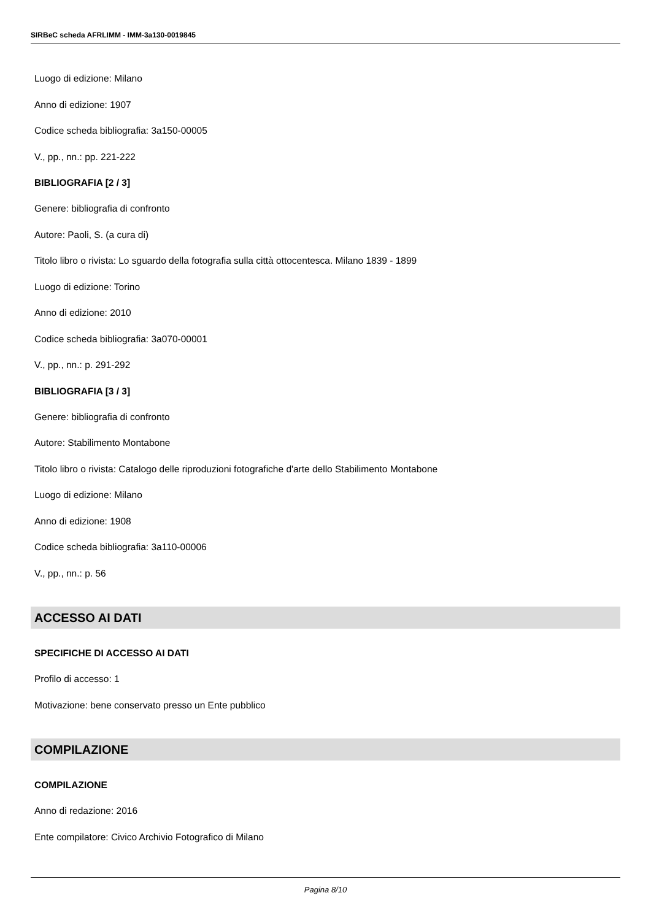SIRBeC scheda AFRLIMM - IMM-3a130-0019845
Luogo di edizione: Milano
Anno di edizione: 1907
Codice scheda bibliografia: 3a150-00005
V., pp., nn.: pp. 221-222
BIBLIOGRAFIA [2 / 3]
Genere: bibliografia di confronto
Autore: Paoli, S. (a cura di)
Titolo libro o rivista: Lo sguardo della fotografia sulla città ottocentesca. Milano 1839 - 1899
Luogo di edizione: Torino
Anno di edizione: 2010
Codice scheda bibliografia: 3a070-00001
V., pp., nn.: p. 291-292
BIBLIOGRAFIA [3 / 3]
Genere: bibliografia di confronto
Autore: Stabilimento Montabone
Titolo libro o rivista: Catalogo delle riproduzioni fotografiche d'arte dello Stabilimento Montabone
Luogo di edizione: Milano
Anno di edizione: 1908
Codice scheda bibliografia: 3a110-00006
V., pp., nn.: p. 56
ACCESSO AI DATI
SPECIFICHE DI ACCESSO AI DATI
Profilo di accesso: 1
Motivazione: bene conservato presso un Ente pubblico
COMPILAZIONE
COMPILAZIONE
Anno di redazione: 2016
Ente compilatore: Civico Archivio Fotografico di Milano
Pagina 8/10